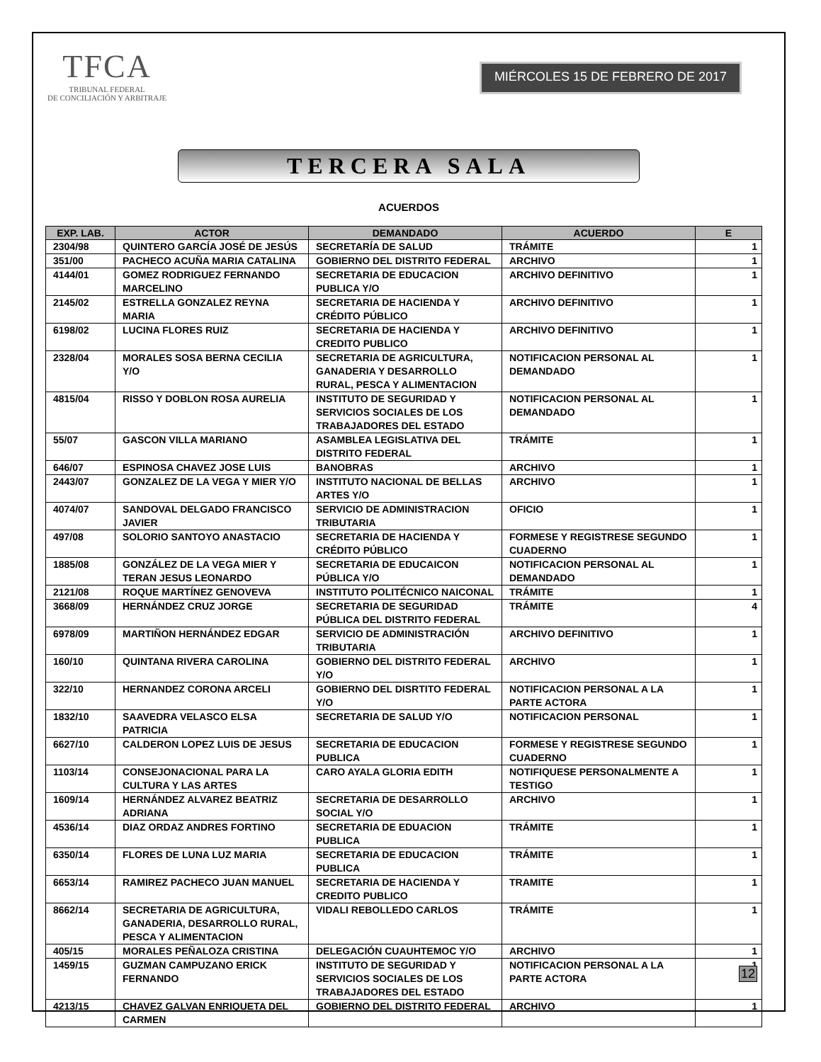TFCA
TRIBUNAL FEDERAL
DE CONCILIACIÓN Y ARBITRAJE
MIÉRCOLES 15 DE FEBRERO DE 2017
TERCERA SALA
ACUERDOS
| EXP. LAB. | ACTOR | DEMANDADO | ACUERDO | E |
| --- | --- | --- | --- | --- |
| 2304/98 | QUINTERO GARCÍA JOSÉ DE JESÚS | SECRETARÍA DE SALUD | TRÁMITE | 1 |
| 351/00 | PACHECO ACUÑA MARIA CATALINA | GOBIERNO DEL DISTRITO FEDERAL | ARCHIVO | 1 |
| 4144/01 | GOMEZ RODRIGUEZ FERNANDO MARCELINO | SECRETARIA DE EDUCACION PUBLICA Y/O | ARCHIVO DEFINITIVO | 1 |
| 2145/02 | ESTRELLA GONZALEZ REYNA MARIA | SECRETARIA DE HACIENDA Y CRÉDITO PÚBLICO | ARCHIVO DEFINITIVO | 1 |
| 6198/02 | LUCINA FLORES RUIZ | SECRETARIA DE HACIENDA Y CREDITO PUBLICO | ARCHIVO DEFINITIVO | 1 |
| 2328/04 | MORALES SOSA BERNA CECILIA Y/O | SECRETARIA DE AGRICULTURA, GANADERIA Y DESARROLLO RURAL, PESCA Y ALIMENTACION | NOTIFICACION PERSONAL AL DEMANDADO | 1 |
| 4815/04 | RISSO Y DOBLON ROSA AURELIA | INSTITUTO DE SEGURIDAD Y SERVICIOS SOCIALES DE LOS TRABAJADORES DEL ESTADO | NOTIFICACION PERSONAL AL DEMANDADO | 1 |
| 55/07 | GASCON VILLA MARIANO | ASAMBLEA LEGISLATIVA DEL DISTRITO FEDERAL | TRÁMITE | 1 |
| 646/07 | ESPINOSA CHAVEZ JOSE LUIS | BANOBRAS | ARCHIVO | 1 |
| 2443/07 | GONZALEZ DE LA VEGA Y MIER Y/O | INSTITUTO NACIONAL DE BELLAS ARTES Y/O | ARCHIVO | 1 |
| 4074/07 | SANDOVAL DELGADO FRANCISCO JAVIER | SERVICIO DE ADMINISTRACION TRIBUTARIA | OFICIO | 1 |
| 497/08 | SOLORIO SANTOYO ANASTACIO | SECRETARIA DE HACIENDA Y CRÉDITO PÚBLICO | FORMESE Y REGISTRESE SEGUNDO CUADERNO | 1 |
| 1885/08 | GONZÁLEZ DE LA VEGA MIER Y TERAN JESUS LEONARDO | SECRETARIA DE EDUCAICON PÚBLICA Y/O | NOTIFICACION PERSONAL AL DEMANDADO | 1 |
| 2121/08 | ROQUE MARTÍNEZ GENOVEVA | INSTITUTO POLITÉCNICO NAICONAL | TRÁMITE | 1 |
| 3668/09 | HERNÁNDEZ CRUZ JORGE | SECRETARIA DE SEGURIDAD PÚBLICA DEL DISTRITO FEDERAL | TRÁMITE | 4 |
| 6978/09 | MARTIÑON HERNÁNDEZ EDGAR | SERVICIO DE ADMINISTRACIÓN TRIBUTARIA | ARCHIVO DEFINITIVO | 1 |
| 160/10 | QUINTANA RIVERA CAROLINA | GOBIERNO DEL DISTRITO FEDERAL Y/O | ARCHIVO | 1 |
| 322/10 | HERNANDEZ CORONA ARCELI | GOBIERNO DEL DISRTITO FEDERAL Y/O | NOTIFICACION PERSONAL A LA PARTE ACTORA | 1 |
| 1832/10 | SAAVEDRA VELASCO ELSA PATRICIA | SECRETARIA DE SALUD Y/O | NOTIFICACION PERSONAL | 1 |
| 6627/10 | CALDERON LOPEZ LUIS DE JESUS | SECRETARIA DE EDUCACION PUBLICA | FORMESE Y REGISTRESE SEGUNDO CUADERNO | 1 |
| 1103/14 | CONSEJONACIONAL PARA LA CULTURA Y LAS ARTES | CARO AYALA GLORIA EDITH | NOTIFIQUESE PERSONALMENTE A TESTIGO | 1 |
| 1609/14 | HERNÁNDEZ ALVAREZ BEATRIZ ADRIANA | SECRETARIA DE DESARROLLO SOCIAL Y/O | ARCHIVO | 1 |
| 4536/14 | DIAZ ORDAZ ANDRES FORTINO | SECRETARIA DE EDUACION PUBLICA | TRÁMITE | 1 |
| 6350/14 | FLORES DE LUNA LUZ MARIA | SECRETARIA DE EDUCACION PUBLICA | TRÁMITE | 1 |
| 6653/14 | RAMIREZ PACHECO JUAN MANUEL | SECRETARIA DE HACIENDA Y CREDITO PUBLICO | TRAMITE | 1 |
| 8662/14 | SECRETARIA DE AGRICULTURA, GANADERIA, DESARROLLO RURAL, PESCA Y ALIMENTACION | VIDALI REBOLLEDO CARLOS | TRÁMITE | 1 |
| 405/15 | MORALES PEÑALOZA CRISTINA | DELEGACIÓN CUAUHTEMOC Y/O | ARCHIVO | 1 |
| 1459/15 | GUZMAN CAMPUZANO ERICK FERNANDO | INSTITUTO DE SEGURIDAD Y SERVICIOS SOCIALES DE LOS TRABAJADORES DEL ESTADO | NOTIFICACION PERSONAL A LA PARTE ACTORA | 1 |
| 4213/15 | CHAVEZ GALVAN ENRIQUETA DEL CARMEN | GOBIERNO DEL DISTRITO FEDERAL | ARCHIVO | 1 |
12